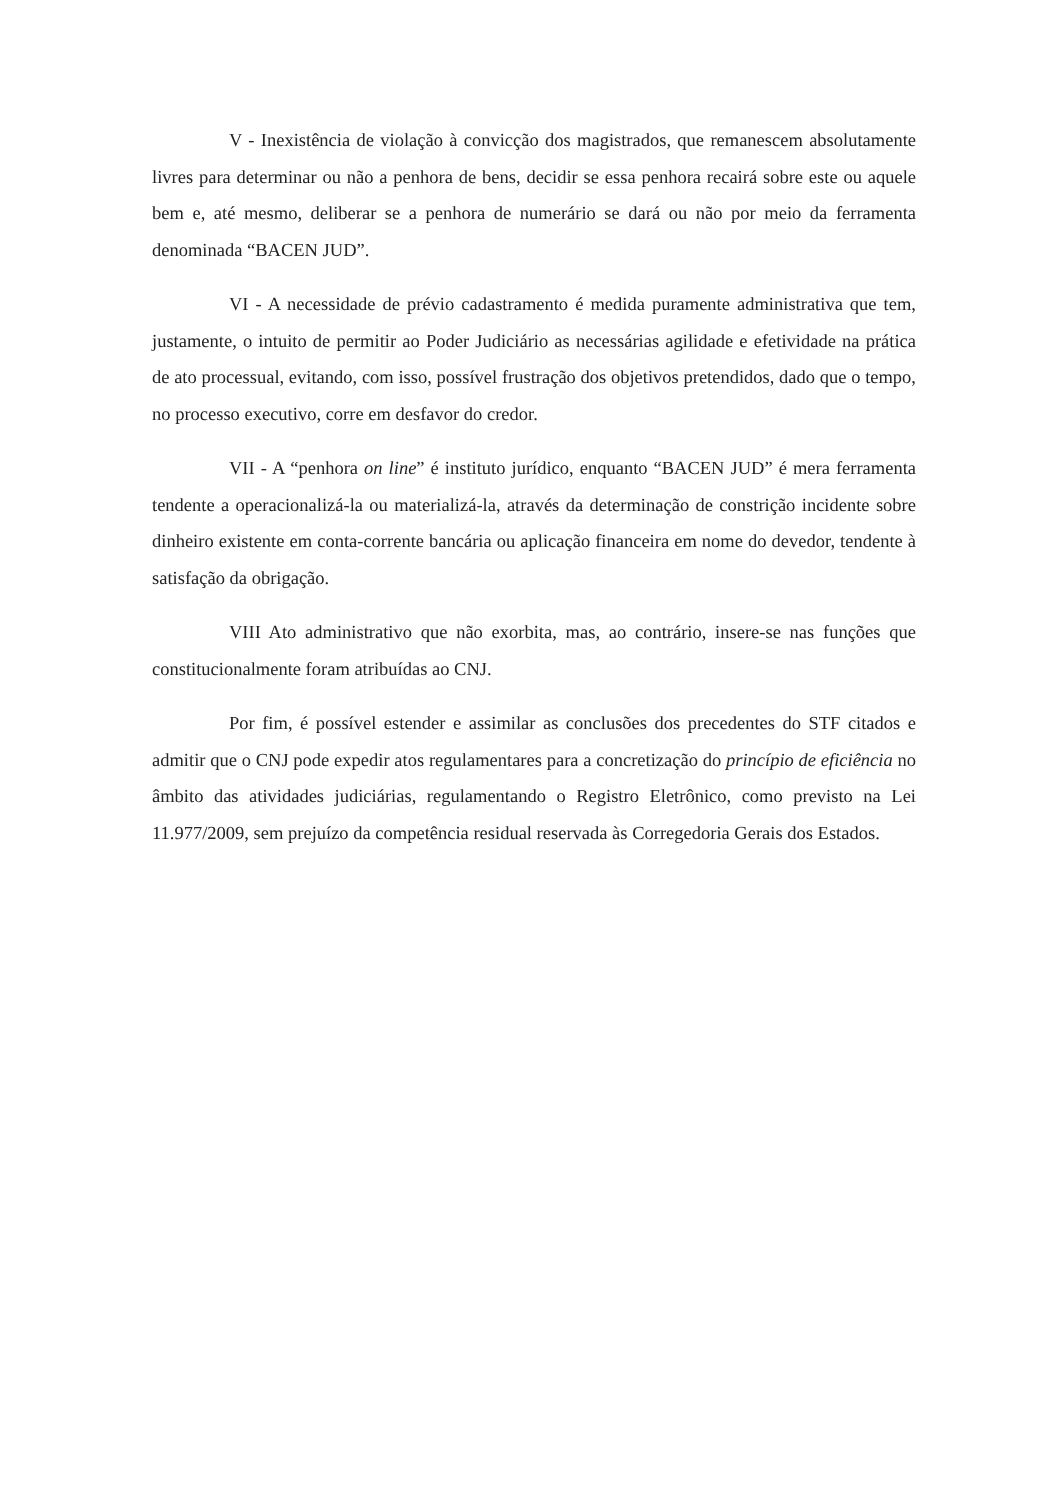V - Inexistência de violação à convicção dos magistrados, que remanescem absolutamente livres para determinar ou não a penhora de bens, decidir se essa penhora recairá sobre este ou aquele bem e, até mesmo, deliberar se a penhora de numerário se dará ou não por meio da ferramenta denominada “BACEN JUD”.
VI - A necessidade de prévio cadastramento é medida puramente administrativa que tem, justamente, o intuito de permitir ao Poder Judiciário as necessárias agilidade e efetividade na prática de ato processual, evitando, com isso, possível frustração dos objetivos pretendidos, dado que o tempo, no processo executivo, corre em desfavor do credor.
VII - A “penhora on line” é instituto jurídico, enquanto “BACEN JUD” é mera ferramenta tendente a operacionalizá-la ou materializá-la, através da determinação de constrição incidente sobre dinheiro existente em conta-corrente bancária ou aplicação financeira em nome do devedor, tendente à satisfação da obrigação.
VIII Ato administrativo que não exorbita, mas, ao contrário, insere-se nas funções que constitucionalmente foram atribuídas ao CNJ.
Por fim, é possível estender e assimilar as conclusões dos precedentes do STF citados e admitir que o CNJ pode expedir atos regulamentares para a concretização do princípio de eficiência no âmbito das atividades judiciárias, regulamentando o Registro Eletrônico, como previsto na Lei 11.977/2009, sem prejuízo da competência residual reservada às Corregedoria Gerais dos Estados.